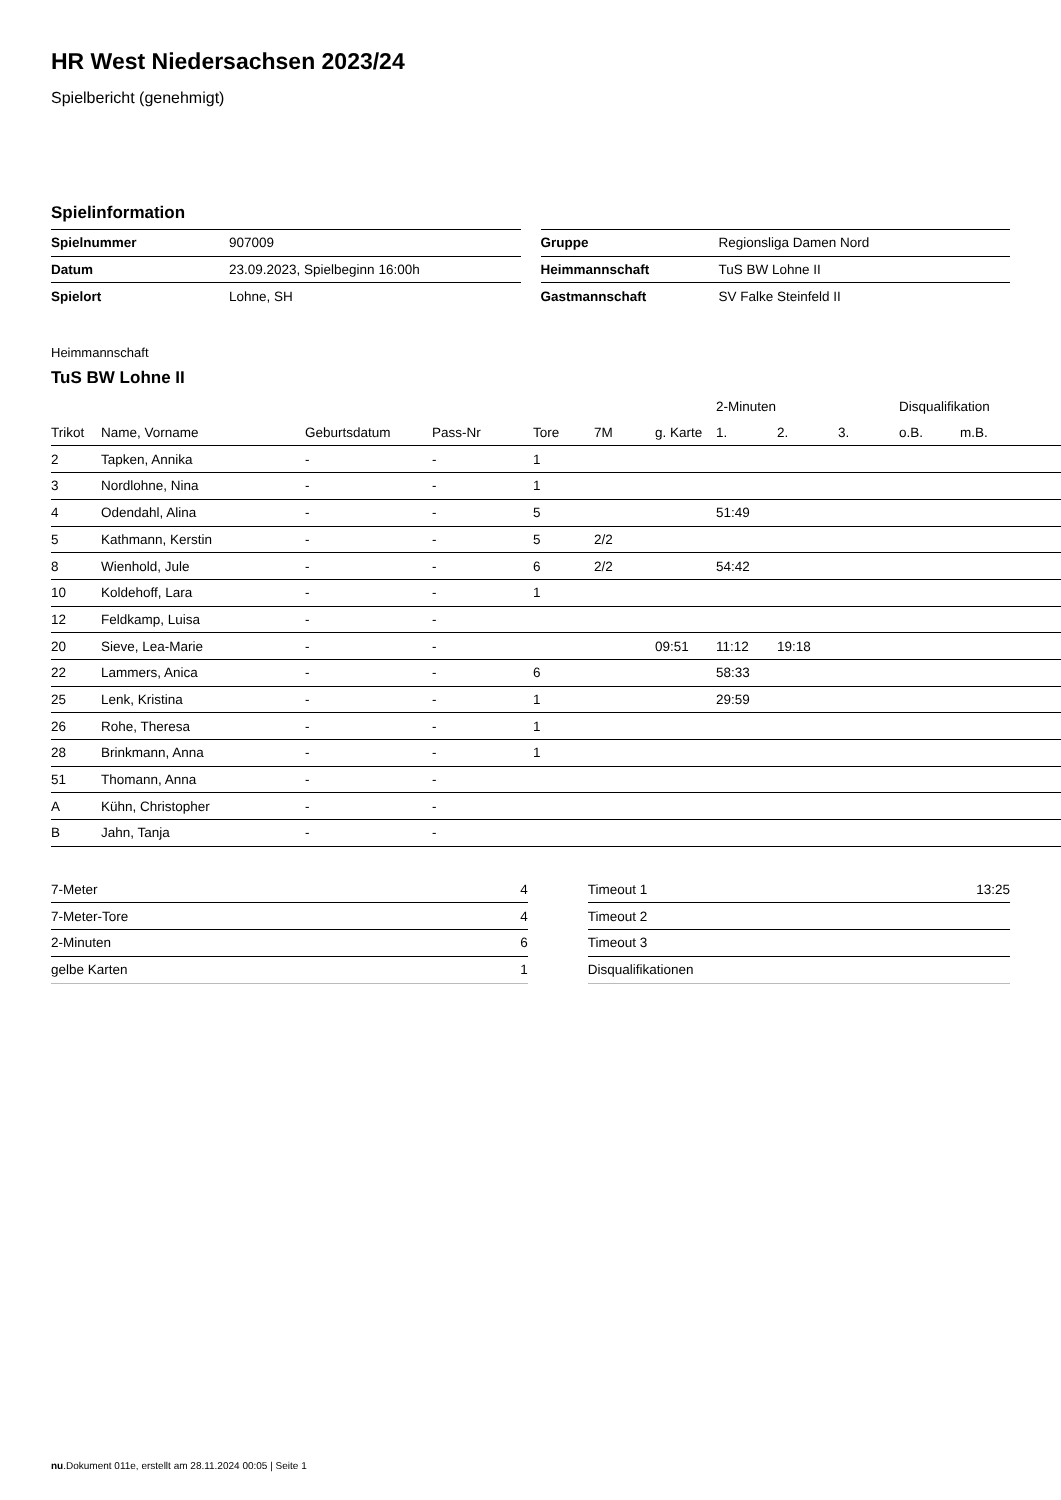HR West Niedersachsen 2023/24
Spielbericht (genehmigt)
Spielinformation
| Spielnummer | 907009 |
| Datum | 23.09.2023, Spielbeginn 16:00h |
| Spielort | Lohne, SH |
| Gruppe | Regionsliga Damen Nord |
| Heimmannschaft | TuS BW Lohne II |
| Gastmannschaft | SV Falke Steinfeld II |
Heimmannschaft
TuS BW Lohne II
| | | | | | | | 2-Minuten | | | Disqualifikation | |
| --- | --- | --- | --- | --- | --- | --- | --- | --- | --- | --- | --- |
| Trikot | Name, Vorname | Geburtsdatum | Pass-Nr | Tore | 7M | g. Karte | 1. | 2. | 3. | o.B. | m.B. |
| 2 | Tapken, Annika | - | - | 1 | | | | | | | |
| 3 | Nordlohne, Nina | - | - | 1 | | | | | | | |
| 4 | Odendahl, Alina | - | - | 5 | | | 51:49 | | | | |
| 5 | Kathmann, Kerstin | - | - | 5 | 2/2 | | | | | | |
| 8 | Wienhold, Jule | - | - | 6 | 2/2 | | 54:42 | | | | |
| 10 | Koldehoff, Lara | - | - | 1 | | | | | | | |
| 12 | Feldkamp, Luisa | - | - | | | | | | | | |
| 20 | Sieve, Lea-Marie | - | - | | | 09:51 | 11:12 | 19:18 | | | |
| 22 | Lammers, Anica | - | - | 6 | | | 58:33 | | | | |
| 25 | Lenk, Kristina | - | - | 1 | | | 29:59 | | | | |
| 26 | Rohe, Theresa | - | - | 1 | | | | | | | |
| 28 | Brinkmann, Anna | - | - | 1 | | | | | | | |
| 51 | Thomann, Anna | - | - | | | | | | | | |
| A | Kühn, Christopher | - | - | | | | | | | | |
| B | Jahn, Tanja | - | - | | | | | | | | |
| 7-Meter | 4 |
| 7-Meter-Tore | 4 |
| 2-Minuten | 6 |
| gelbe Karten | 1 |
| Timeout 1 | 13:25 |
| Timeout 2 | |
| Timeout 3 | |
| Disqualifikationen | |
nu.Dokument 011e, erstellt am 28.11.2024 00:05 | Seite 1